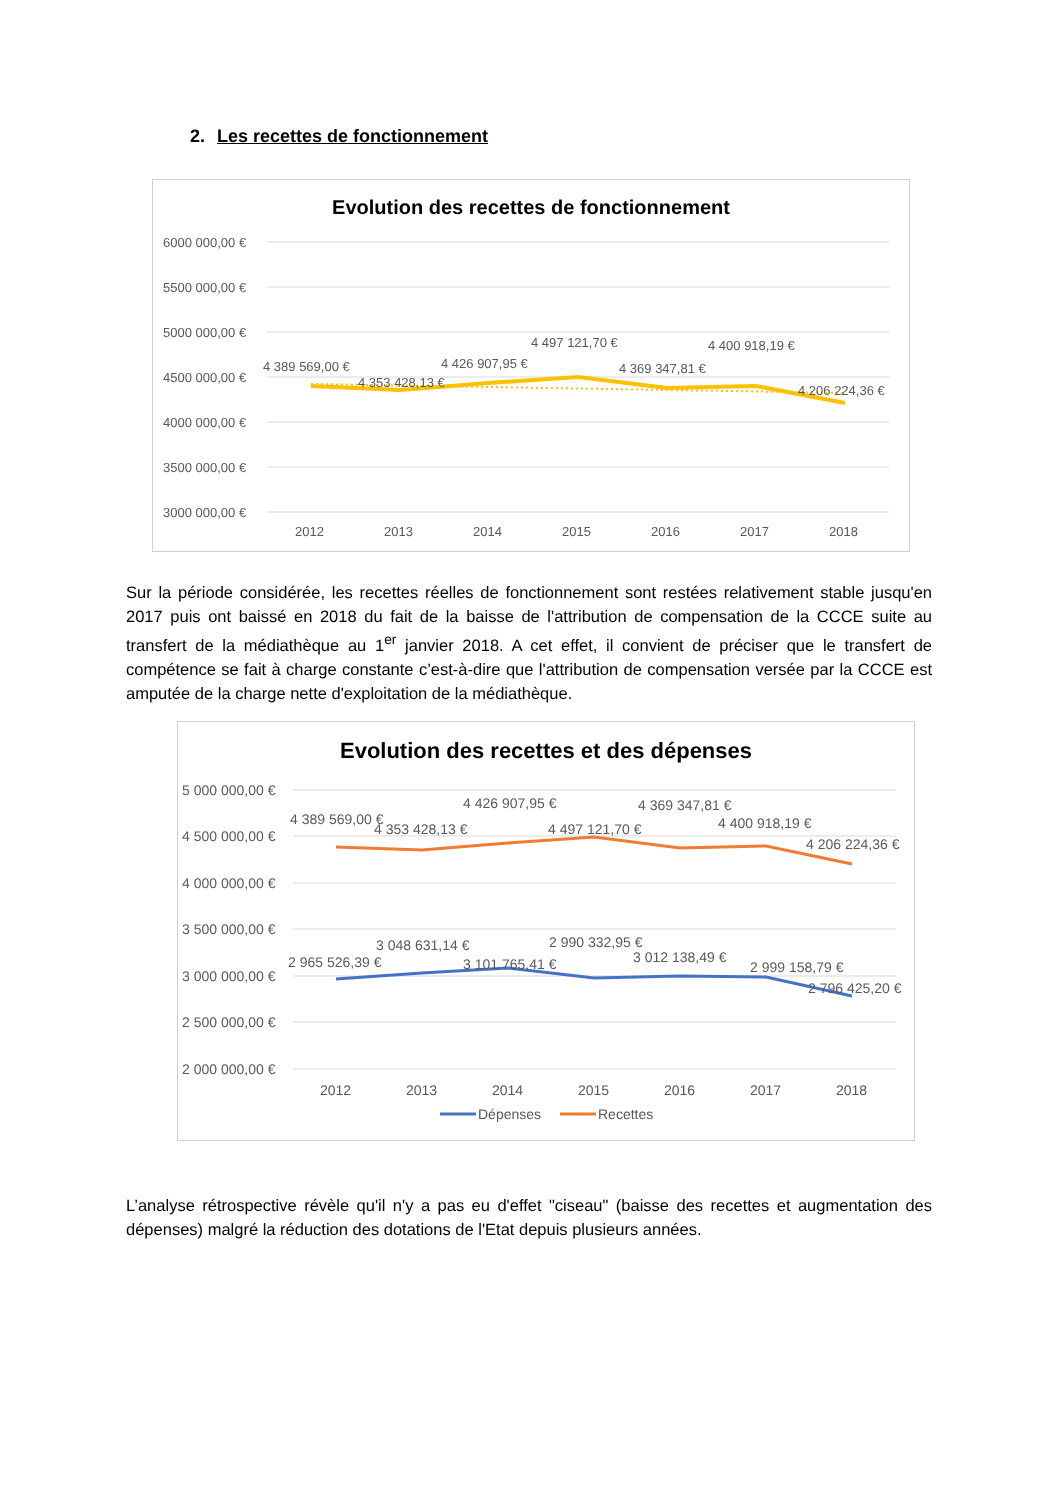2. Les recettes de fonctionnement
Evolution des recettes de fonctionnement
6000 000,00 €
5500 000,00 €
5000 000,00 €
4500 000,00 €
4000 000,00 €
3500 000,00 €
3000 000,00 €
4 389 569,00 €
4 353 428,13 €
4 426 907,95 €
4 497 121,70 €
4 369 347,81 €
4 400 918,19 €
4 206 224,36 €
2012
2013
2014
2015
2016
2017
2018
Sur la période considérée, les recettes réelles de fonctionnement sont restées relativement stable jusqu'en 2017 puis ont baissé en 2018 du fait de la baisse de l'attribution de compensation de la CCCE suite au transfert de la médiathèque au 1<sup>er</sup> janvier 2018. A cet effet, il convient de préciser que le transfert de compétence se fait à charge constante c’est-à-dire que l'attribution de compensation versée par la CCCE est amputée de la charge nette d'exploitation de la médiathèque.
Evolution des recettes et des dépenses
5 000 000,00 €
4 500 000,00 €
4 000 000,00 €
3 500 000,00 €
3 000 000,00 €
2 500 000,00 €
2 000 000,00 €
4 389 569,00 €
4 353 428,13 €
4 426 907,95 €
4 497 121,70 €
4 369 347,81 €
4 400 918,19 €
4 206 224,36 €
2 965 526,39 €
3 048 631,14 €
3 101 765,41 €
2 990 332,95 €
3 012 138,49 €
2 999 158,79 €
2 796 425,20 €
2012
2013
2014
2015
2016
2017
2018
Dépenses
Recettes
L’analyse rétrospective révèle qu'il n'y a pas eu d'effet "ciseau" (baisse des recettes et augmentation des dépenses) malgré la réduction des dotations de l'Etat depuis plusieurs années.